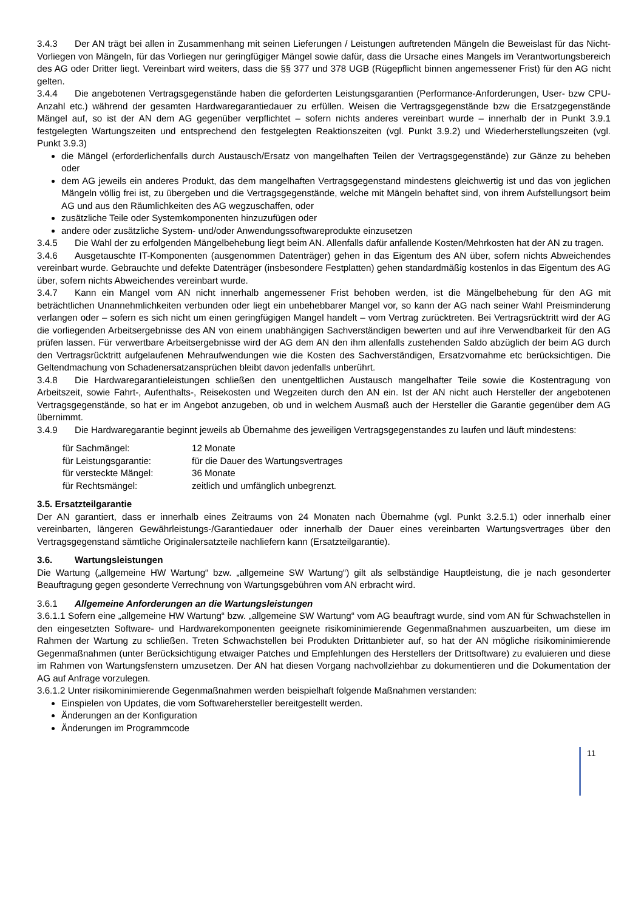3.4.3 Der AN trägt bei allen in Zusammenhang mit seinen Lieferungen / Leistungen auftretenden Mängeln die Beweislast für das Nicht-Vorliegen von Mängeln, für das Vorliegen nur geringfügiger Mängel sowie dafür, dass die Ursache eines Mangels im Verantwortungsbereich des AG oder Dritter liegt. Vereinbart wird weiters, dass die §§ 377 und 378 UGB (Rügepflicht binnen angemessener Frist) für den AG nicht gelten.
3.4.4 Die angebotenen Vertragsgegenstände haben die geforderten Leistungsgarantien (Performance-Anforderungen, User- bzw CPU- Anzahl etc.) während der gesamten Hardwaregarantiedauer zu erfüllen. Weisen die Vertragsgegenstände bzw die Ersatzgegenstände Mängel auf, so ist der AN dem AG gegenüber verpflichtet – sofern nichts anderes vereinbart wurde – innerhalb der in Punkt 3.9.1 festgelegten Wartungszeiten und entsprechend den festgelegten Reaktionszeiten (vgl. Punkt 3.9.2) und Wiederherstellungszeiten (vgl. Punkt 3.9.3)
die Mängel (erforderlichenfalls durch Austausch/Ersatz von mangelhaften Teilen der Vertragsgegenstände) zur Gänze zu beheben oder
dem AG jeweils ein anderes Produkt, das dem mangelhaften Vertragsgegenstand mindestens gleichwertig ist und das von jeglichen Mängeln völlig frei ist, zu übergeben und die Vertragsgegenstände, welche mit Mängeln behaftet sind, von ihrem Aufstellungsort beim AG und aus den Räumlichkeiten des AG wegzuschaffen, oder
zusätzliche Teile oder Systemkomponenten hinzuzufügen oder
andere oder zusätzliche System- und/oder Anwendungssoftwareprodukte einzusetzen
3.4.5 Die Wahl der zu erfolgenden Mängelbehebung liegt beim AN. Allenfalls dafür anfallende Kosten/Mehrkosten hat der AN zu tragen.
3.4.6 Ausgetauschte IT-Komponenten (ausgenommen Datenträger) gehen in das Eigentum des AN über, sofern nichts Abweichendes vereinbart wurde. Gebrauchte und defekte Datenträger (insbesondere Festplatten) gehen standardmäßig kostenlos in das Eigentum des AG über, sofern nichts Abweichendes vereinbart wurde.
3.4.7 Kann ein Mangel vom AN nicht innerhalb angemessener Frist behoben werden, ist die Mängelbehebung für den AG mit beträchtlichen Unannehmlichkeiten verbunden oder liegt ein unbehebbarer Mangel vor, so kann der AG nach seiner Wahl Preisminderung verlangen oder – sofern es sich nicht um einen geringfügigen Mangel handelt – vom Vertrag zurücktreten. Bei Vertragsrücktritt wird der AG die vorliegenden Arbeitsergebnisse des AN von einem unabhängigen Sachverständigen bewerten und auf ihre Verwendbarkeit für den AG prüfen lassen. Für verwertbare Arbeitsergebnisse wird der AG dem AN den ihm allenfalls zustehenden Saldo abzüglich der beim AG durch den Vertragsrücktritt aufgelaufenen Mehraufwendungen wie die Kosten des Sachverständigen, Ersatzvornahme etc berücksichtigen. Die Geltendmachung von Schadenersatzansprüchen bleibt davon jedenfalls unberührt.
3.4.8 Die Hardwaregarantieleistungen schließen den unentgeltlichen Austausch mangelhafter Teile sowie die Kostentragung von Arbeitszeit, sowie Fahrt-, Aufenthalts-, Reisekosten und Wegzeiten durch den AN ein. Ist der AN nicht auch Hersteller der angebotenen Vertragsgegenstände, so hat er im Angebot anzugeben, ob und in welchem Ausmaß auch der Hersteller die Garantie gegenüber dem AG übernimmt.
3.4.9 Die Hardwaregarantie beginnt jeweils ab Übernahme des jeweiligen Vertragsgegenstandes zu laufen und läuft mindestens:
| für Sachmängel: | 12 Monate |
| für Leistungsgarantie: | für die Dauer des Wartungsvertrages |
| für versteckte Mängel: | 36 Monate |
| für Rechtsmängel: | zeitlich und umfänglich unbegrenzt. |
3.5. Ersatzteilgarantie
Der AN garantiert, dass er innerhalb eines Zeitraums von 24 Monaten nach Übernahme (vgl. Punkt 3.2.5.1) oder innerhalb einer vereinbarten, längeren Gewährleistungs-/Garantiedauer oder innerhalb der Dauer eines vereinbarten Wartungsvertrages über den Vertragsgegenstand sämtliche Originalersatzteile nachliefern kann (Ersatzteilgarantie).
3.6. Wartungsleistungen
Die Wartung („allgemeine HW Wartung“ bzw. „allgemeine SW Wartung“) gilt als selbständige Hauptleistung, die je nach gesonderter Beauftragung gegen gesonderte Verrechnung von Wartungsgebühren vom AN erbracht wird.
3.6.1 Allgemeine Anforderungen an die Wartungsleistungen
3.6.1.1 Sofern eine „allgemeine HW Wartung“ bzw. „allgemeine SW Wartung“ vom AG beauftragt wurde, sind vom AN für Schwachstellen in den eingesetzten Software- und Hardwarekomponenten geeignete risikominimierende Gegenmaßnahmen auszuarbeiten, um diese im Rahmen der Wartung zu schließen. Treten Schwachstellen bei Produkten Drittanbieter auf, so hat der AN mögliche risikominimierende Gegenmaßnahmen (unter Berücksichtigung etwaiger Patches und Empfehlungen des Herstellers der Drittsoftware) zu evaluieren und diese im Rahmen von Wartungsfenstern umzusetzen. Der AN hat diesen Vorgang nachvollziehbar zu dokumentieren und die Dokumentation der AG auf Anfrage vorzulegen.
3.6.1.2 Unter risikominimierende Gegenmaßnahmen werden beispielhaft folgende Maßnahmen verstanden:
Einspielen von Updates, die vom Softwarehersteller bereitgestellt werden.
Änderungen an der Konfiguration
Änderungen im Programmcode
11